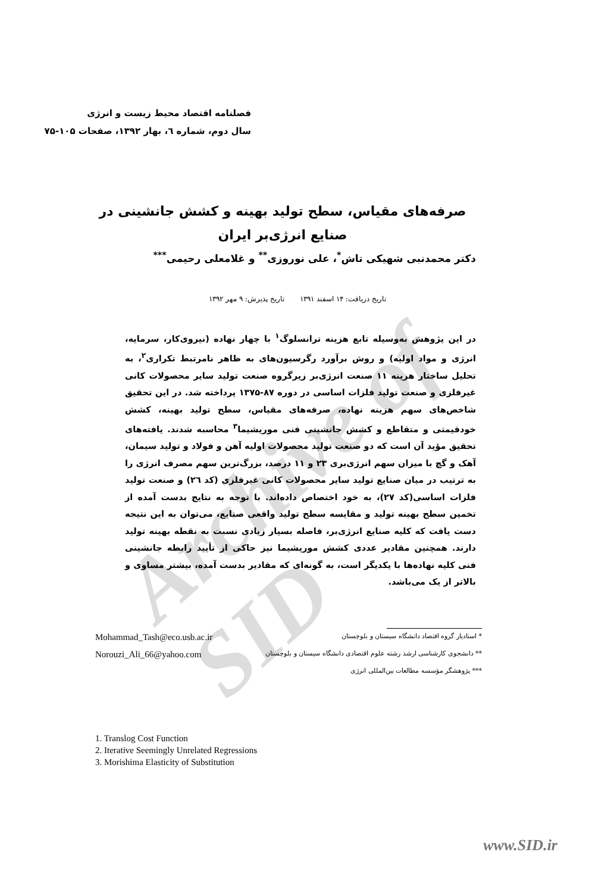Archive of SID
فصلنامه اقتصاد محیط زیست و انرژی
سال دوم، شماره ٦، بهار ۱۳۹۲، صفحات ۱۰۵-۷۵
صرفه‌های مقیاس، سطح تولید بهینه و کشش جانشینی در صنایع انرژی‌بر ایران
دکتر محمدنبی شهیکی تاش<sup>*</sup>، علی نوروزی<sup>**</sup> و غلامعلی رحیمی<sup>***</sup>
تاریخ دریافت: ۱۴ اسفند ۱۳۹۱ تاریخ پذیرش: ۹ مهر ۱۳۹۲
در این پژوهش به‌وسیله تابع هزینه ترانسلوگ<sup>۱</sup> با چهار نهاده (نیروی‌کار، سرمایه، انرژی و مواد اولیه) و روش برآورد رگرسیون‌های به ظاهر نامرتبط تکراری<sup>۲</sup>، به تحلیل ساختار هزینه ۱۱ صنعت انرژی‌بر زیرگروه صنعت تولید سایر محصولات کانی غیرفلزی و صنعت تولید فلزات اساسی در دوره ۸۷-۱۳۷۵ پرداخته شد. در این تحقیق شاخص‌های سهم هزینه نهاده، صرفه‌های مقیاس، سطح تولید بهینه، کشش خودقیمتی و متقاطع و کشش جانشینی فنی موریشیما<sup>۳</sup> محاسبه شدند. یافته‌های تحقیق مؤید آن است که دو صنعت تولید محصولات اولیه آهن و فولاد و تولید سیمان، آهک و گچ با میزان سهم انرژی‌بری ۲۳ و ۱۱ درصد، بزرگ‌ترین سهم مصرف انرژی را به ترتیب در میان صنایع تولید سایر محصولات کانی غیرفلزی (کد ۲٦) و صنعت تولید فلزات اساسی(کد ۲۷)، به خود اختصاص داده‌اند. با توجه به نتایج بدست آمده از تخمین سطح بهینه تولید و مقایسه سطح تولید واقعی صنایع، می‌توان به این نتیجه دست یافت که کلیه صنایع انرژی‌بر، فاصله بسیار زیادی نسبت به نقطه بهینه تولید دارند. همچنین مقادیر عددی کشش موریشیما نیز حاکی از تأیید رابطه جانشینی فنی کلیه نهاده‌ها با یکدیگر است، به گونه‌ای که مقادیر بدست آمده، بیشتر مساوی و بالاتر از یک می‌باشد.
Mohammad_Tash@eco.usb.ac.ir * استادیار گروه اقتصاد دانشگاه سیستان و بلوچستان
Norouzi_Ali_66@yahoo.com ** دانشجوی کارشناسی ارشد رشته علوم اقتصادی دانشگاه سیستان و بلوچستان
*** پژوهشگر مؤسسه مطالعات بین‌المللی انرژی
1. Translog Cost Function
2. Iterative Seemingly Unrelated Regressions
3. Morishima Elasticity of Substitution
www.SID.ir